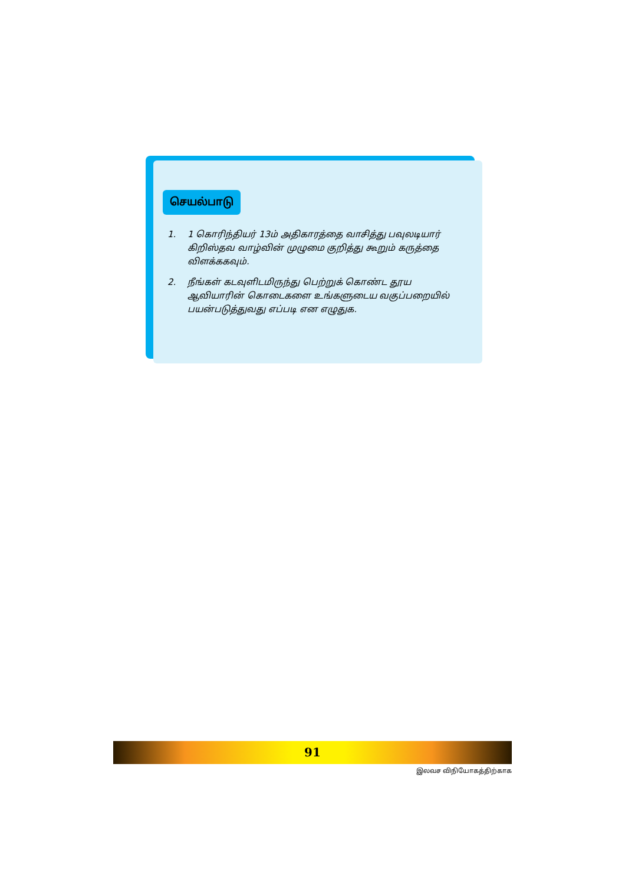செயல்பாடு
1. 1 கொரிந்தியர் 13ம் அதிகாரத்தை வாசித்து பவுலடியார் கிறிஸ்தவ வாழ்வின் முழுமை குறித்து கூறும் கருத்தை விளக்ககவும்.
2. நீங்கள் கடவுளிடமிருந்து பெற்றுக் கொண்ட தூய ஆவியாரின் கொடைகளை உங்களுடைய வகுப்பறையில் பயன்படுத்துவது எப்படி என எழுதுக.
91
இலவச விநியோகத்திற்காக